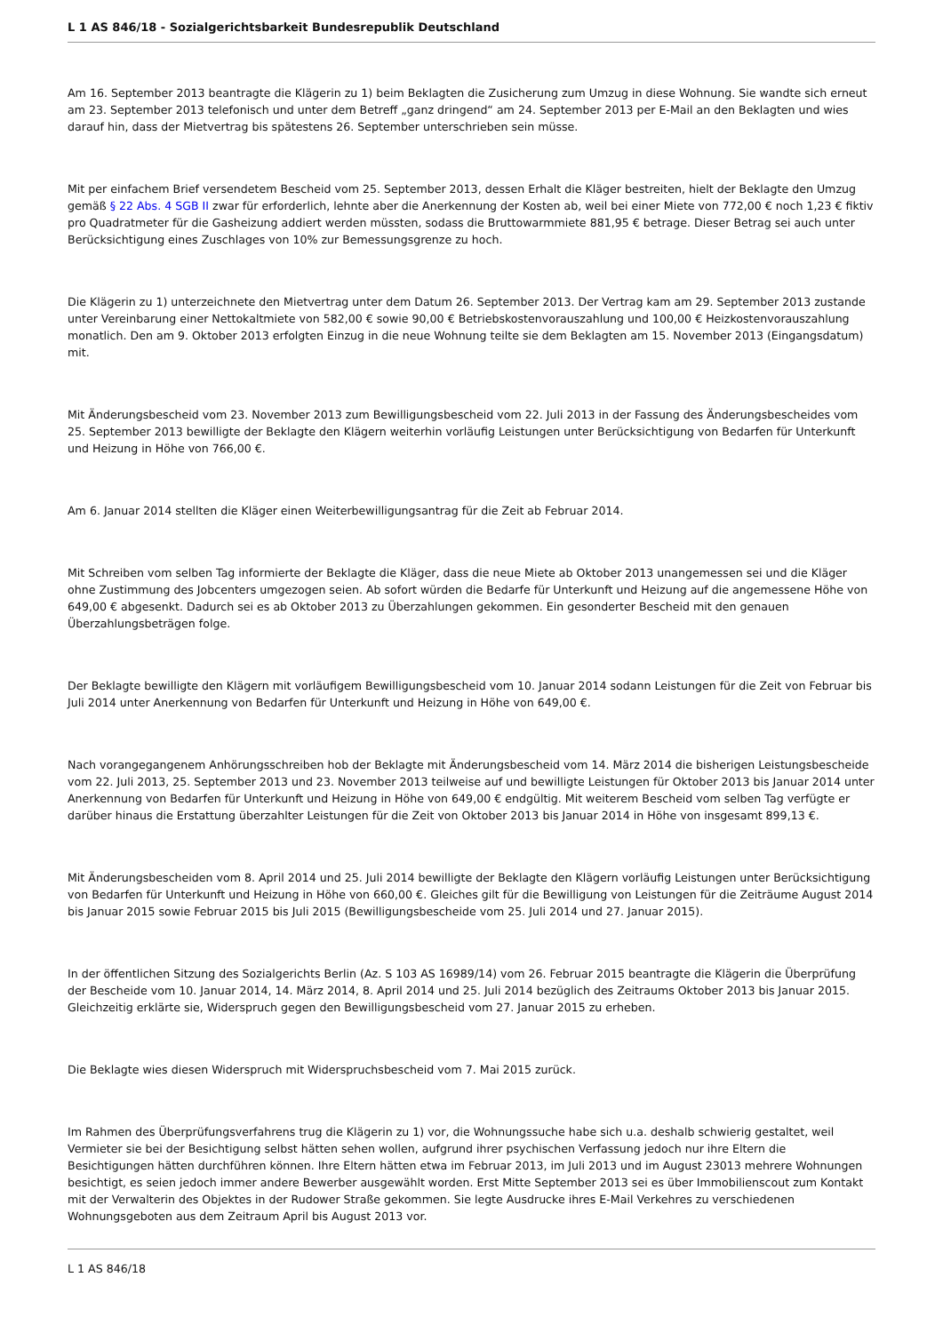L 1 AS 846/18 - Sozialgerichtsbarkeit Bundesrepublik Deutschland
Am 16. September 2013 beantragte die Klägerin zu 1) beim Beklagten die Zusicherung zum Umzug in diese Wohnung. Sie wandte sich erneut am 23. September 2013 telefonisch und unter dem Betreff „ganz dringend“ am 24. September 2013 per E-Mail an den Beklagten und wies darauf hin, dass der Mietvertrag bis spätestens 26. September unterschrieben sein müsse.
Mit per einfachem Brief versendetem Bescheid vom 25. September 2013, dessen Erhalt die Kläger bestreiten, hielt der Beklagte den Umzug gemäß § 22 Abs. 4 SGB II zwar für erforderlich, lehnte aber die Anerkennung der Kosten ab, weil bei einer Miete von 772,00 € noch 1,23 € fiktiv pro Quadratmeter für die Gasheizung addiert werden müssten, sodass die Bruttowarmmiete 881,95 € betrage. Dieser Betrag sei auch unter Berücksichtigung eines Zuschlages von 10% zur Bemessungsgrenze zu hoch.
Die Klägerin zu 1) unterzeichnete den Mietvertrag unter dem Datum 26. September 2013. Der Vertrag kam am 29. September 2013 zustande unter Vereinbarung einer Nettokaltmiete von 582,00 € sowie 90,00 € Betriebskostenvorauszahlung und 100,00 € Heizkostenvorauszahlung monatlich. Den am 9. Oktober 2013 erfolgten Einzug in die neue Wohnung teilte sie dem Beklagten am 15. November 2013 (Eingangsdatum) mit.
Mit Änderungsbescheid vom 23. November 2013 zum Bewilligungsbescheid vom 22. Juli 2013 in der Fassung des Änderungsbescheides vom 25. September 2013 bewilligte der Beklagte den Klägern weiterhin vorläufig Leistungen unter Berücksichtigung von Bedarfen für Unterkunft und Heizung in Höhe von 766,00 €.
Am 6. Januar 2014 stellten die Kläger einen Weiterbewilligungsantrag für die Zeit ab Februar 2014.
Mit Schreiben vom selben Tag informierte der Beklagte die Kläger, dass die neue Miete ab Oktober 2013 unangemessen sei und die Kläger ohne Zustimmung des Jobcenters umgezogen seien. Ab sofort würden die Bedarfe für Unterkunft und Heizung auf die angemessene Höhe von 649,00 € abgesenkt. Dadurch sei es ab Oktober 2013 zu Überzahlungen gekommen. Ein gesonderter Bescheid mit den genauen Überzahlungsbeträgen folge.
Der Beklagte bewilligte den Klägern mit vorläufigem Bewilligungsbescheid vom 10. Januar 2014 sodann Leistungen für die Zeit von Februar bis Juli 2014 unter Anerkennung von Bedarfen für Unterkunft und Heizung in Höhe von 649,00 €.
Nach vorangegangenem Anhörungsschreiben hob der Beklagte mit Änderungsbescheid vom 14. März 2014 die bisherigen Leistungsbescheide vom 22. Juli 2013, 25. September 2013 und 23. November 2013 teilweise auf und bewilligte Leistungen für Oktober 2013 bis Januar 2014 unter Anerkennung von Bedarfen für Unterkunft und Heizung in Höhe von 649,00 € endgültig. Mit weiterem Bescheid vom selben Tag verfügte er darüber hinaus die Erstattung überzahlter Leistungen für die Zeit von Oktober 2013 bis Januar 2014 in Höhe von insgesamt 899,13 €.
Mit Änderungsbescheiden vom 8. April 2014 und 25. Juli 2014 bewilligte der Beklagte den Klägern vorläufig Leistungen unter Berücksichtigung von Bedarfen für Unterkunft und Heizung in Höhe von 660,00 €. Gleiches gilt für die Bewilligung von Leistungen für die Zeiträume August 2014 bis Januar 2015 sowie Februar 2015 bis Juli 2015 (Bewilligungsbescheide vom 25. Juli 2014 und 27. Januar 2015).
In der öffentlichen Sitzung des Sozialgerichts Berlin (Az. S 103 AS 16989/14) vom 26. Februar 2015 beantragte die Klägerin die Überprüfung der Bescheide vom 10. Januar 2014, 14. März 2014, 8. April 2014 und 25. Juli 2014 bezüglich des Zeitraums Oktober 2013 bis Januar 2015. Gleichzeitig erklärte sie, Widerspruch gegen den Bewilligungsbescheid vom 27. Januar 2015 zu erheben.
Die Beklagte wies diesen Widerspruch mit Widerspruchsbescheid vom 7. Mai 2015 zurück.
Im Rahmen des Überprüfungsverfahrens trug die Klägerin zu 1) vor, die Wohnungssuche habe sich u.a. deshalb schwierig gestaltet, weil Vermieter sie bei der Besichtigung selbst hätten sehen wollen, aufgrund ihrer psychischen Verfassung jedoch nur ihre Eltern die Besichtigungen hätten durchführen können. Ihre Eltern hätten etwa im Februar 2013, im Juli 2013 und im August 23013 mehrere Wohnungen besichtigt, es seien jedoch immer andere Bewerber ausgewählt worden. Erst Mitte September 2013 sei es über Immobilienscout zum Kontakt mit der Verwalterin des Objektes in der Rudower Straße gekommen. Sie legte Ausdrucke ihres E-Mail Verkehres zu verschiedenen Wohnungsgeboten aus dem Zeitraum April bis August 2013 vor.
L 1 AS 846/18